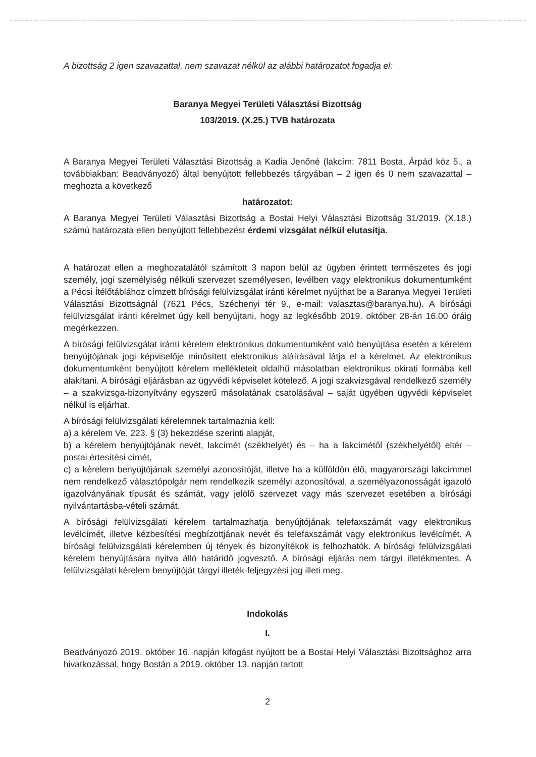A bizottság 2 igen szavazattal, nem szavazat nélkül az alábbi határozatot fogadja el:
Baranya Megyei Területi Választási Bizottság
103/2019. (X.25.) TVB határozata
A Baranya Megyei Területi Választási Bizottság a Kadia Jenőné (lakcím: 7811 Bosta, Árpád köz 5., a továbbiakban: Beadványozó) által benyújtott fellebbezés tárgyában – 2 igen és 0 nem szavazattal – meghozta a következő
határozatot:
A Baranya Megyei Területi Választási Bizottság a Bostai Helyi Választási Bizottság 31/2019. (X.18.) számú határozata ellen benyújtott fellebbezést érdemi vizsgálat nélkül elutasítja.
A határozat ellen a meghozatalától számított 3 napon belül az ügyben érintett természetes és jogi személy, jogi személyiség nélküli szervezet személyesen, levélben vagy elektronikus dokumentumként a Pécsi Ítélőtáblához címzett bírósági felülvizsgálat iránti kérelmet nyújthat be a Baranya Megyei Területi Választási Bizottságnál (7621 Pécs, Széchenyi tér 9., e-mail: valasztas@baranya.hu). A bírósági felülvizsgálat iránti kérelmet úgy kell benyújtani, hogy az legkésőbb 2019. október 28-án 16.00 óráig megérkezzen.
A bírósági felülvizsgálat iránti kérelem elektronikus dokumentumként való benyújtása esetén a kérelem benyújtójának jogi képviselője minősített elektronikus aláírásával látja el a kérelmet. Az elektronikus dokumentumként benyújtott kérelem mellékleteit oldalhű másolatban elektronikus okirati formába kell alakítani. A bírósági eljárásban az ügyvédi képviselet kötelező. A jogi szakvizsgával rendelkező személy – a szakvizsga-bizonyítvány egyszerű másolatának csatolásával – saját ügyében ügyvédi képviselet nélkül is eljárhat.
A bírósági felülvizsgálati kérelemnek tartalmaznia kell:
a) a kérelem Ve. 223. § (3) bekezdése szerinti alapját,
b) a kérelem benyújtójának nevét, lakcímét (székhelyét) és – ha a lakcímétől (székhelyétől) eltér – postai értesítési címét,
c) a kérelem benyújtójának személyi azonosítóját, illetve ha a külföldön élő, magyarországi lakcímmel nem rendelkező választópolgár nem rendelkezik személyi azonosítóval, a személyazonosságát igazoló igazolványának típusát és számát, vagy jelölő szervezet vagy más szervezet esetében a bírósági nyilvántartásba-vételi számát.
A bírósági felülvizsgálati kérelem tartalmazhatja benyújtójának telefaxszámát vagy elektronikus levélcímét, illetve kézbesítési megbízottjának nevét és telefaxszámát vagy elektronikus levélcímét. A bírósági felülvizsgálati kérelemben új tények és bizonyítékok is felhozhatók. A bírósági felülvizsgálati kérelem benyújtására nyitva álló határidő jogvesztő. A bírósági eljárás nem tárgyi illetékmentes. A felülvizsgálati kérelem benyújtóját tárgyi illeték-feljegyzési jog illeti meg.
Indokolás
I.
Beadványozó 2019. október 16. napján kifogást nyújtott be a Bostai Helyi Választási Bizottsághoz arra hivatkozással, hogy Bostán a 2019. október 13. napján tartott
2